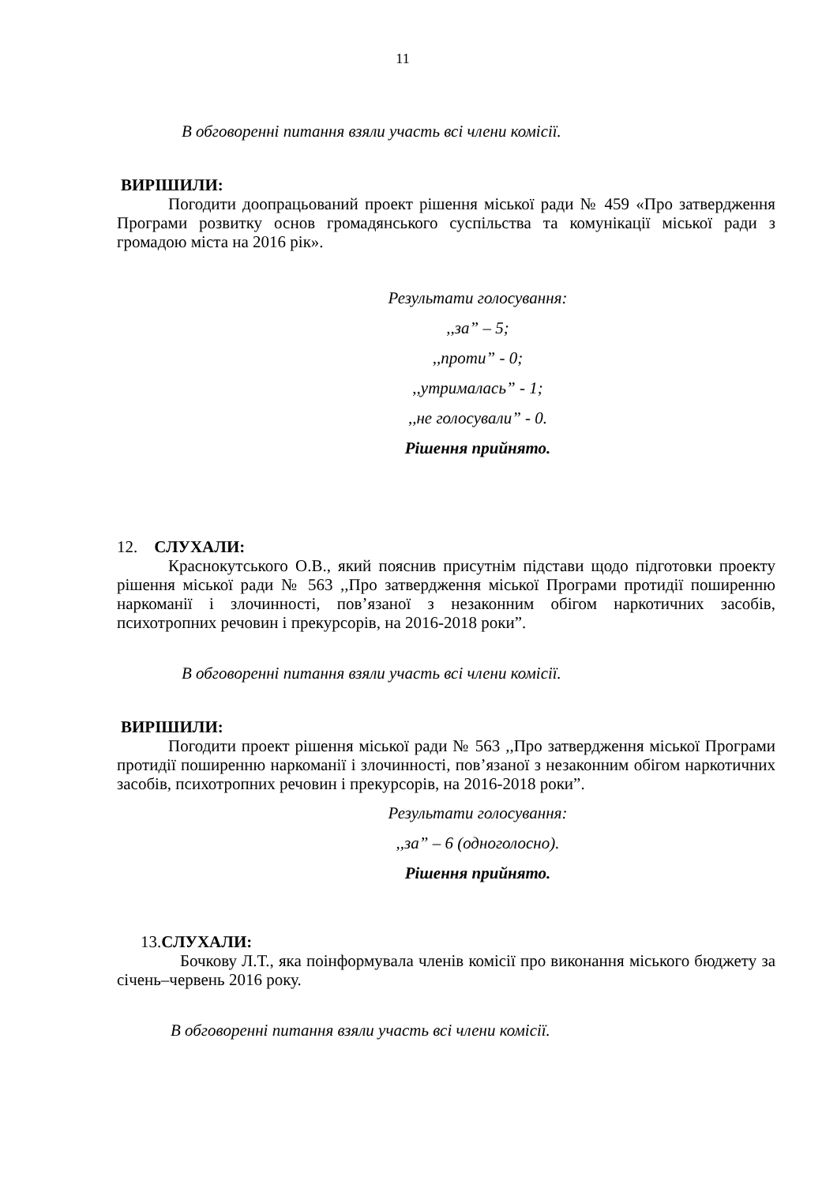11
В обговоренні питання взяли участь всі члени комісії.
ВИРІШИЛИ:
Погодити доопрацьований проект рішення міської ради № 459 «Про затвердження Програми розвитку основ громадянського суспільства та комунікації міської ради з громадою міста на 2016 рік».
Результати голосування:
,,за” – 5;
,,проти” - 0;
,,утрималась” - 1;
,,не голосували” - 0.
Рішення прийнято.
12. СЛУХАЛИ:
Краснокутського О.В., який пояснив присутнім підстави щодо підготовки проекту рішення міської ради № 563 ,,Про затвердження міської Програми протидії поширенню наркоманії і злочинності, пов’язаної з незаконним обігом наркотичних засобів, психотропних речовин і прекурсорів, на 2016-2018 роки”.
В обговоренні питання взяли участь всі члени комісії.
ВИРІШИЛИ:
Погодити проект рішення міської ради № 563 ,,Про затвердження міської Програми протидії поширенню наркоманії і злочинності, пов’язаної з незаконним обігом наркотичних засобів, психотропних речовин і прекурсорів, на 2016-2018 роки”.
Результати голосування:
,,за” – 6 (одноголосно).
Рішення прийнято.
13.СЛУХАЛИ:
Бочкову Л.Т., яка поінформувала членів комісії про виконання міського бюджету за січень–червень 2016 року.
В обговоренні питання взяли участь всі члени комісії.